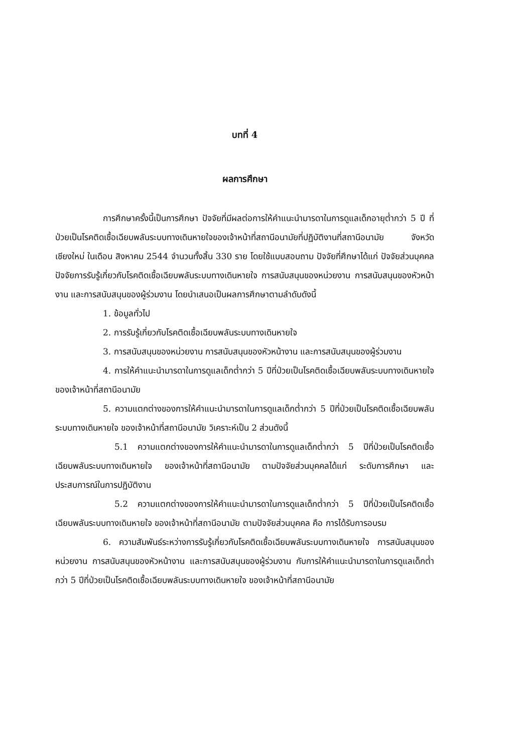บทที่ 4
ผลการศึกษา
การศึกษาครั้งนี้เป็นการศึกษา ปัจจัยที่มีผลต่อการให้คำแนะนำมารดาในการดูแลเด็กอายุต่ำกว่า 5 ปี ที่ป่วยเป็นโรคติดเชื้อเฉียบพลันระบบทางเดินหายใจของเจ้าหน้าที่สถานีอนามัยที่ปฏิบัติงานที่สถานีอนามัย จังหวัดเชียงใหม่ ในเดือน สิงหาคม 2544 จำนวนทั้งสิ้น 330 ราย โดยใช้แบบสอบถาม ปัจจัยที่ศึกษาได้แก่ ปัจจัยส่วนบุคคล ปัจจัยการรับรู้เกี่ยวกับโรคติดเชื้อเฉียบพลันระบบทางเดินหายใจ การสนับสนุนของหน่วยงาน การสนับสนุนของหัวหน้างาน และการสนับสนุนของผู้ร่วมงาน โดยนำเสนอเป็นผลการศึกษาตามลำดับดังนี้
1. ข้อมูลทั่วไป
2. การรับรู้เกี่ยวกับโรคติดเชื้อเฉียบพลันระบบทางเดินหายใจ
3. การสนับสนุนของหน่วยงาน การสนับสนุนของหัวหน้างาน และการสนับสนุนของผู้ร่วมงาน
4. การให้คำแนะนำมารดาในการดูแลเด็กต่ำกว่า 5 ปีที่ป่วยเป็นโรคติดเชื้อเฉียบพลันระบบทางเดินหายใจ ของเจ้าหน้าที่สถานีอนามัย
5. ความแตกต่างของการให้คำแนะนำมารดาในการดูแลเด็กต่ำกว่า 5 ปีที่ป่วยเป็นโรคติดเชื้อเฉียบพลันระบบทางเดินหายใจ ของเจ้าหน้าที่สถานีอนามัย วิเคราะห์เป็น 2 ส่วนดังนี้
5.1 ความแตกต่างของการให้คำแนะนำมารดาในการดูแลเด็กต่ำกว่า 5 ปีที่ป่วยเป็นโรคติดเชื้อเฉียบพลันระบบทางเดินหายใจ ของเจ้าหน้าที่สถานีอนามัย ตามปัจจัยส่วนบุคคลได้แก่ ระดับการศึกษา และประสบการณ์ในการปฏิบัติงาน
5.2 ความแตกต่างของการให้คำแนะนำมารดาในการดูแลเด็กต่ำกว่า 5 ปีที่ป่วยเป็นโรคติดเชื้อเฉียบพลันระบบทางเดินหายใจ ของเจ้าหน้าที่สถานีอนามัย ตามปัจจัยส่วนบุคคล คือ การได้รับการอบรม
6. ความสัมพันธ์ระหว่างการรับรู้เกี่ยวกับโรคติดเชื้อเฉียบพลันระบบทางเดินหายใจ การสนับสนุนของหน่วยงาน การสนับสนุนของหัวหน้างาน และการสนับสนุนของผู้ร่วมงาน กับการให้คำแนะนำมารดาในการดูแลเด็กต่ำกว่า 5 ปีที่ป่วยเป็นโรคติดเชื้อเฉียบพลันระบบทางเดินหายใจ ของเจ้าหน้าที่สถานีอนามัย